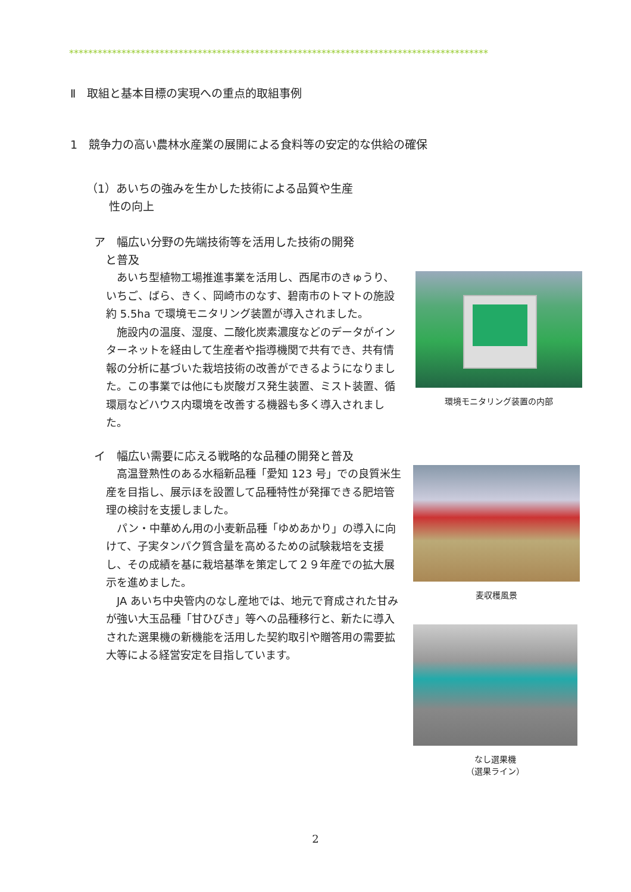****************************************************************************************
Ⅱ　取組と基本目標の実現への重点的取組事例
1　競争力の高い農林水産業の展開による食料等の安定的な供給の確保
（1）あいちの強みを生かした技術による品質や生産
　　性の向上
ア　幅広い分野の先端技術等を活用した技術の開発
　と普及
あいち型植物工場推進事業を活用し、西尾市のきゅうり、いちご、ばら、きく、岡崎市のなす、碧南市のトマトの施設約 5.5ha で環境モニタリング装置が導入されました。
施設内の温度、湿度、二酸化炭素濃度などのデータがインターネットを経由して生産者や指導機関で共有でき、共有情報の分析に基づいた栽培技術の改善ができるようになりました。この事業では他にも炭酸ガス発生装置、ミスト装置、循環扇などハウス内環境を改善する機器も多く導入されました。
イ　幅広い需要に応える戦略的な品種の開発と普及
高温登熟性のある水稲新品種「愛知 123 号」での良質米生産を目指し、展示ほを設置して品種特性が発揮できる肥培管理の検討を支援しました。
パン・中華めん用の小麦新品種「ゆめあかり」の導入に向けて、子実タンパク質含量を高めるための試験栽培を支援し、その成績を基に栽培基準を策定して２９年産での拡大展示を進めました。
JA あいち中央管内のなし産地では、地元で育成された甘みが強い大玉品種「甘ひびき」等への品種移行と、新たに導入された選果機の新機能を活用した契約取引や贈答用の需要拡大等による経営安定を目指しています。
環境モニタリング装置の内部
麦収穫風景
なし選果機
（選果ライン）
2